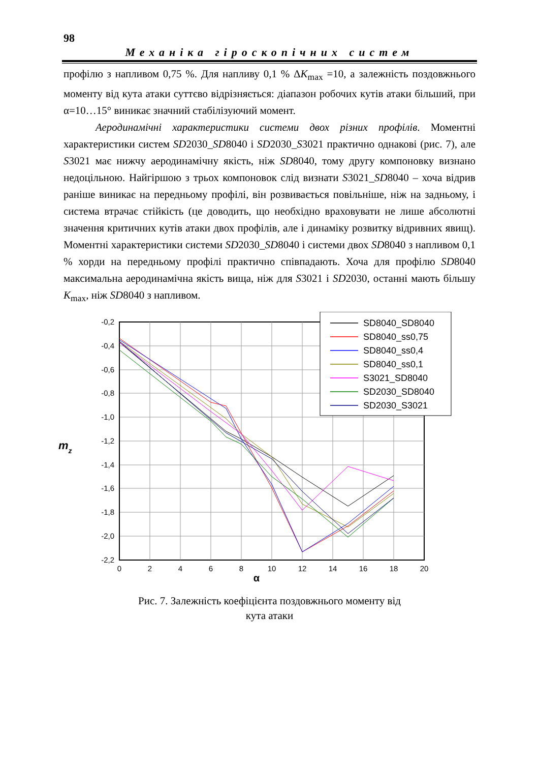98
Механіка гіроскопічних систем
профілю з напливом 0,75 %. Для напливу 0,1 % ΔK<sub>max</sub> =10, а залежність поздовжнього моменту від кута атаки суттєво відрізняється: діапазон робочих кутів атаки більший, при α=10…15° виникає значний стабілізуючий момент.
Аеродинамічні характеристики системи двох різних профілів. Моментні характеристики систем SD2030_SD8040 і SD2030_S3021 практично однакові (рис. 7), але S3021 має нижчу аеродинамічну якість, ніж SD8040, тому другу компоновку визнано недоцільною. Найгіршою з трьох компоновок слід визнати S3021_SD8040 – хоча відрив раніше виникає на передньому профілі, він розвивається повільніше, ніж на задньому, і система втрачає стійкість (це доводить, що необхідно враховувати не лише абсолютні значення критичних кутів атаки двох профілів, але і динаміку розвитку відривних явищ). Моментні характеристики системи SD2030_SD8040 і системи двох SD8040 з напливом 0,1 % хорди на передньому профілі практично співпадають. Хоча для профілю SD8040 максимальна аеродинамічна якість вища, ніж для S3021 і SD2030, останні мають більшу K<sub>max</sub>, ніж SD8040 з напливом.
-0,2
-0,4
-0,6
-0,8
-1,0
-1,2
-1,4
-1,6
-1,8
-2,0
-2,2
0
2
4
6
8
10
12
14
16
18
20
α
mz
SD8040_SD8040
SD8040_ss0,75
SD8040_ss0,4
SD8040_ss0,1
S3021_SD8040
SD2030_SD8040
SD2030_S3021
Рис. 7. Залежність коефіцієнта поздовжнього моменту від
кута атаки